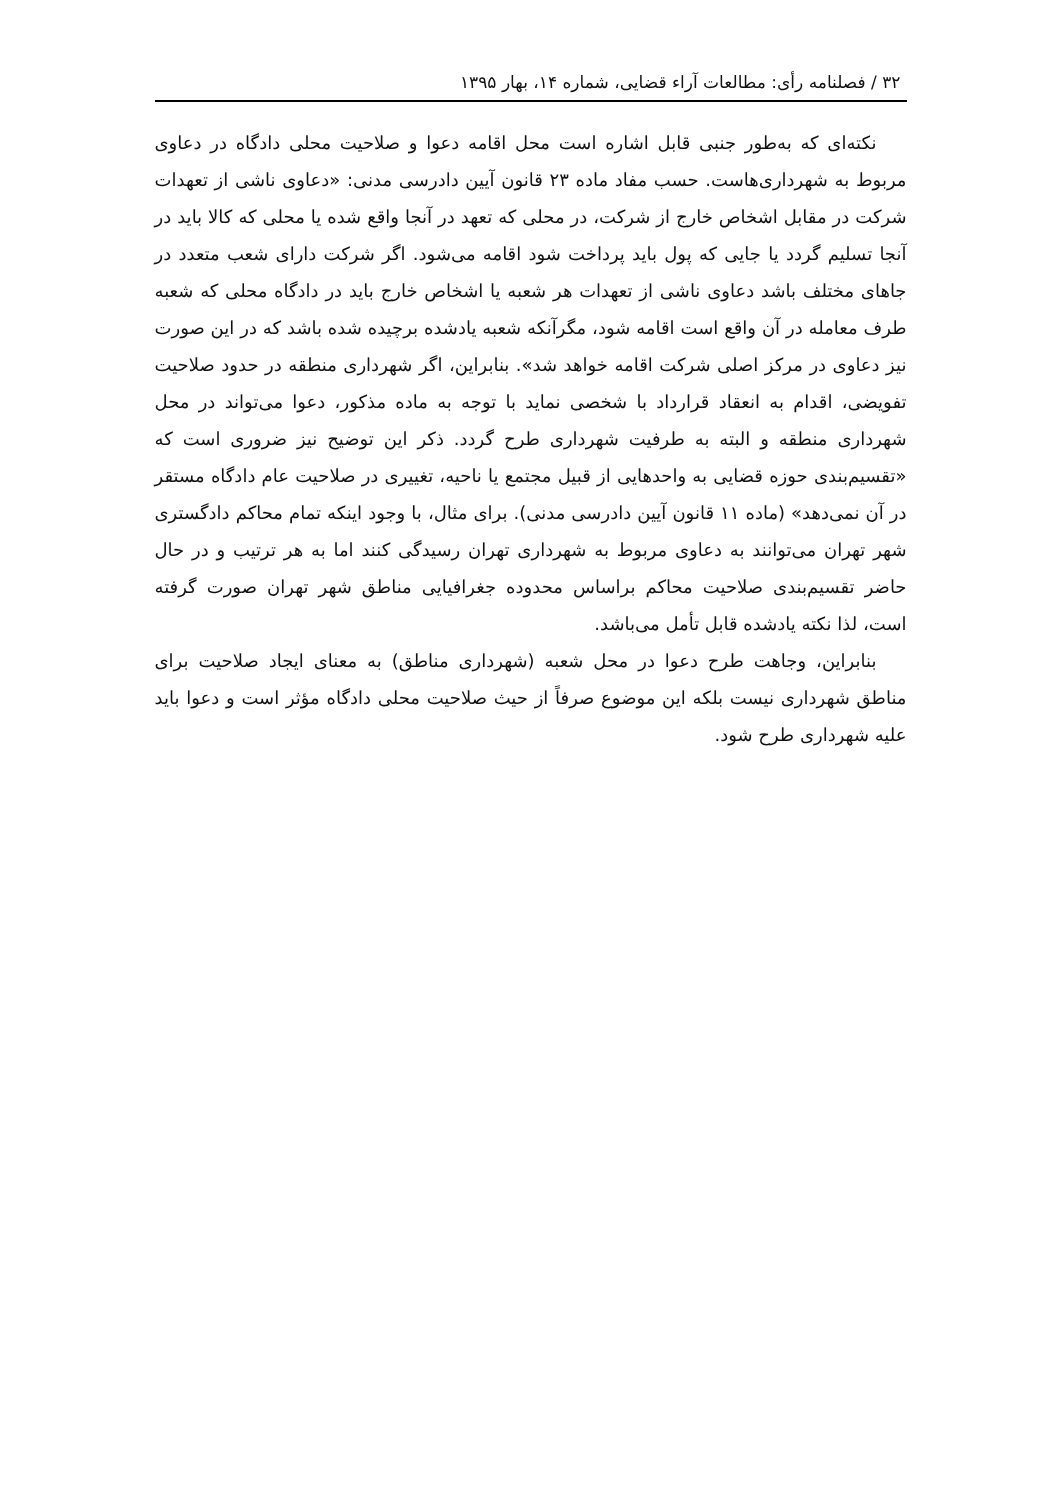۳۲ / فصلنامه رأی: مطالعات آراء قضایی، شماره ۱۴، بهار ۱۳۹۵
نکته‌ای که به‌طور جنبی قابل اشاره است محل اقامه دعوا و صلاحیت محلی دادگاه در دعاوی مربوط به شهرداری‌هاست. حسب مفاد ماده ۲۳ قانون آیین دادرسی مدنی: «دعاوی ناشی از تعهدات شرکت در مقابل اشخاص خارج از شرکت، در محلی که تعهد در آنجا واقع شده یا محلی که کالا باید در آنجا تسلیم گردد یا جایی که پول باید پرداخت شود اقامه می‌شود. اگر شرکت دارای شعب متعدد در جاهای مختلف باشد دعاوی ناشی از تعهدات هر شعبه یا اشخاص خارج باید در دادگاه محلی که شعبه طرف معامله در آن واقع است اقامه شود، مگرآنکه شعبه یادشده برچیده شده باشد که در این صورت نیز دعاوی در مرکز اصلی شرکت اقامه خواهد شد». بنابراین، اگر شهرداری منطقه در حدود صلاحیت تفویضی، اقدام به انعقاد قرارداد با شخصی نماید با توجه به ماده مذکور، دعوا می‌تواند در محل شهرداری منطقه و البته به طرفیت شهرداری طرح گردد. ذکر این توضیح نیز ضروری است که «تقسیم‌بندی حوزه قضایی به واحدهایی از قبیل مجتمع یا ناحیه، تغییری در صلاحیت عام دادگاه مستقر در آن نمی‌دهد» (ماده ۱۱ قانون آیین دادرسی مدنی). برای مثال، با وجود اینکه تمام محاکم دادگستری شهر تهران می‌توانند به دعاوی مربوط به شهرداری تهران رسیدگی کنند اما به هر ترتیب و در حال حاضر تقسیم‌بندی صلاحیت محاکم براساس محدوده جغرافیایی مناطق شهر تهران صورت گرفته است، لذا نکته یادشده قابل تأمل می‌باشد.
بنابراین، وجاهت طرح دعوا در محل شعبه (شهرداری مناطق) به معنای ایجاد صلاحیت برای مناطق شهرداری نیست بلکه این موضوع صرفاً از حیث صلاحیت محلی دادگاه مؤثر است و دعوا باید علیه شهرداری طرح شود.